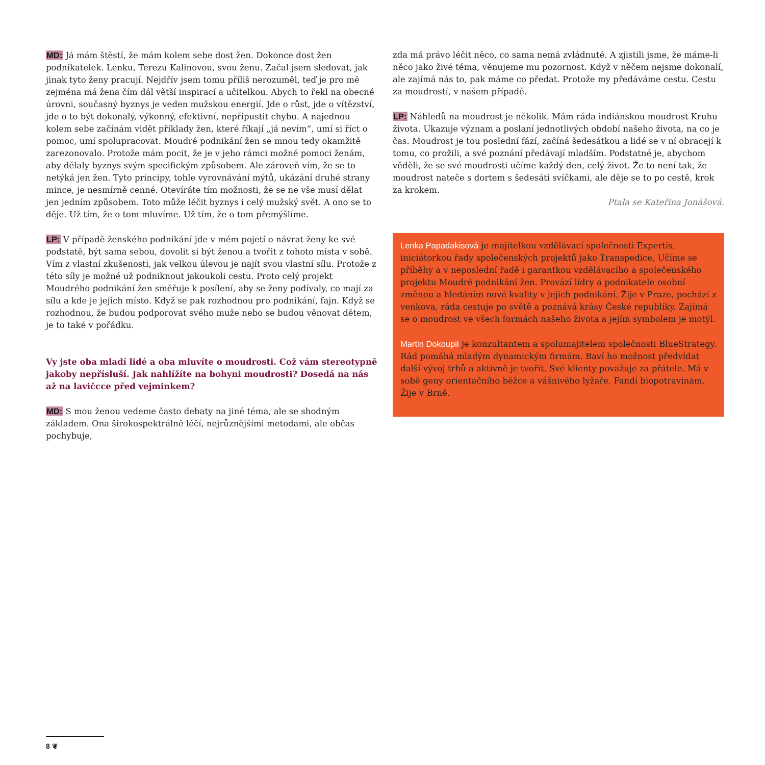MD: Já mám štěstí, že mám kolem sebe dost žen. Dokonce dost žen podnikatelek. Lenku, Terezu Kalinovou, svou ženu. Začal jsem sledovat, jak jinak tyto ženy pracují. Nejdřív jsem tomu příliš nerozuměl, teď je pro mě zejména má žena čím dál větší inspirací a učitelkou. Abych to řekl na obecné úrovni, současný byznys je veden mužskou energií. Jde o růst, jde o vítězství, jde o to být dokonalý, výkonný, efektivní, nepřipustit chybu. A najednou kolem sebe začínám vidět příklady žen, které říkají „já nevím“, umí si říct o pomoc, umí spolupracovat. Moudré podnikání žen se mnou tedy okamžitě zarezonovalo. Protože mám pocit, že je v jeho rámci možné pomoci ženám, aby dělaly byznys svým specifickým způsobem. Ale zároveň vím, že se to netýká jen žen. Tyto principy, tohle vyrovnávání mýtů, ukázání druhé strany mince, je nesmírně cenné. Otevíráte tím možnosti, že se ne vše musí dělat jen jedním způsobem. Toto může léčit byznys i celý mužský svět. A ono se to děje. Už tím, že o tom mluvíme. Už tím, že o tom přemýšlíme.
LP: V případě ženského podnikání jde v mém pojetí o návrat ženy ke své podstatě, být sama sebou, dovolit si být ženou a tvořit z tohoto místa v sobě. Vím z vlastní zkušenosti, jak velkou úlevou je najít svou vlastní sílu. Protože z této síly je možné už podniknout jakoukoli cestu. Proto celý projekt Moudrého podnikání žen směřuje k posílení, aby se ženy podívaly, co mají za sílu a kde je jejich místo. Když se pak rozhodnou pro podnikání, fajn. Když se rozhodnou, že budou podporovat svého muže nebo se budou věnovat dětem, je to také v pořádku.
Vy jste oba mladí lidé a oba mluvíte o moudrosti. Což vám stereotypně jakoby nepřísluší. Jak nahlížíte na bohyni moudrosti? Dosedá na nás až na lavičcce před vejminkem?
MD: S mou ženou vedeme často debaty na jiné téma, ale se shodným základem. Ona širokospektrálně léčí, nejrůznějšími metodami, ale občas pochybuje,
zda má právo léčit něco, co sama nemá zvládnuté. A zjistili jsme, že máme-li něco jako živé téma, věnujeme mu pozornost. Když v něčem nejsme dokonalí, ale zajímá nás to, pak máme co předat. Protože my předáváme cestu. Cestu za moudrostí, v našem případě.
LP: Náhledů na moudrost je několik. Mám ráda indiánskou moudrost Kruhu života. Ukazuje význam a poslaní jednotlivých období našeho života, na co je čas. Moudrost je tou poslední fází, začíná šedesátkou a lidé se v ní obracejí k tomu, co prožili, a své poznání předávají mladším. Podstatné je, abychom věděli, že se své moudrosti učíme každý den, celý život. Že to není tak, že moudrost nateče s dortem s šedesáti svíčkami, ale děje se to po cestě, krok za krokem.
Ptala se Kateřina Jonášová.
Lenka Papadakisová je majitelkou vzdělávací společnosti Expertis, iniciátorkou řady společenských projektů jako Transpedice, Učíme se příběhy a v neposlední řadě i garantkou vzdělávacího a společenského projektu Moudré podnikání žen. Provází lídry a podnikatele osobní změnou a hledáním nové kvality v jejich podnikání. Žije v Praze, pochází z venkova, ráda cestuje po světě a poznává krásy České republiky. Zajímá se o moudrost ve všech formách našeho života a jejím symbolem je motýl.
Martin Dokoupil je konzultantem a spolumajitelem společnosti BlueStrategy. Rád pomáhá mladým dynamickým firmám. Baví ho možnost předvídat další vývoj trhů a aktivně je tvořit. Své klienty považuje za přátele. Má v sobě geny orientačního běžce a vášnivého lyžaře. Fandí biopotravinám. Žije v Brně.
8 ❦